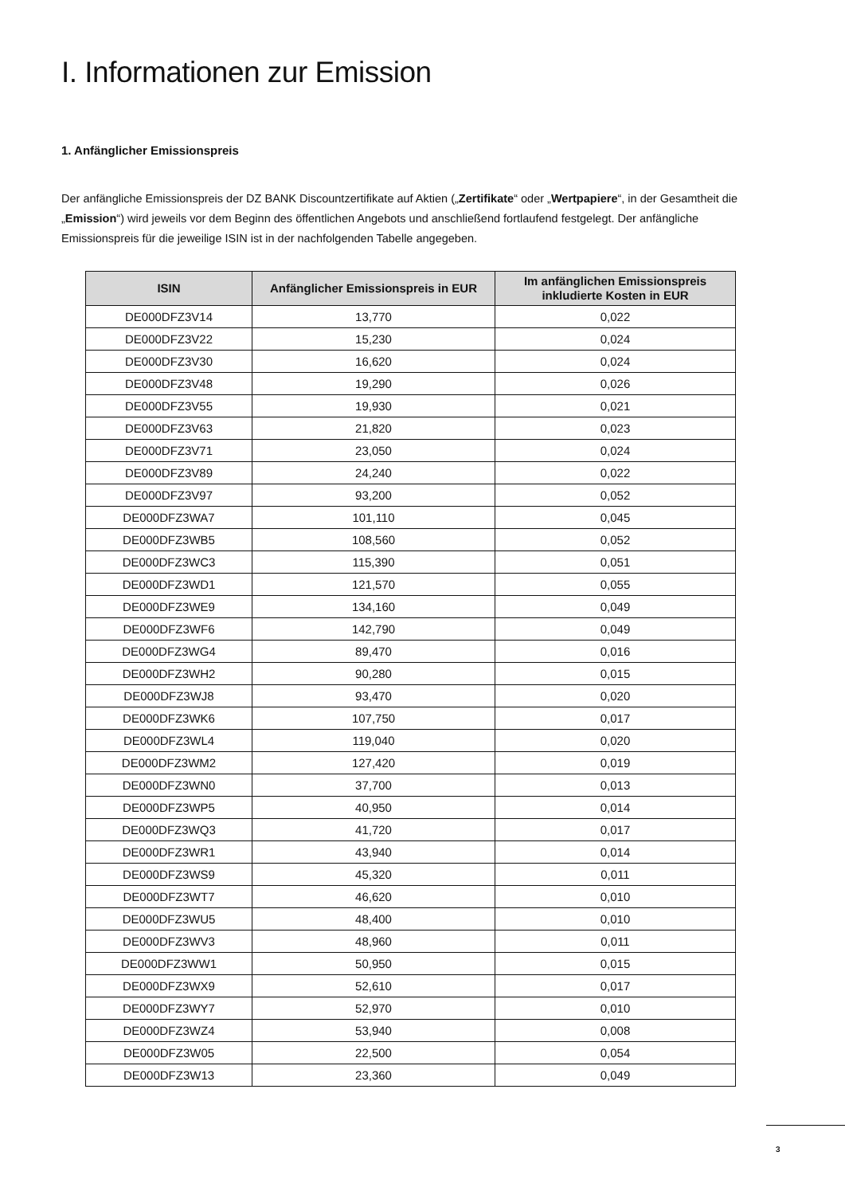I. Informationen zur Emission
1. Anfänglicher Emissionspreis
Der anfängliche Emissionspreis der DZ BANK Discountzertifikate auf Aktien („Zertifikate“ oder „Wertpapiere“, in der Gesamtheit die „Emission“) wird jeweils vor dem Beginn des öffentlichen Angebots und anschließend fortlaufend festgelegt. Der anfängliche Emissionspreis für die jeweilige ISIN ist in der nachfolgenden Tabelle angegeben.
| ISIN | Anfänglicher Emissionspreis in EUR | Im anfänglichen Emissionspreis inkludierte Kosten in EUR |
| --- | --- | --- |
| DE000DFZ3V14 | 13,770 | 0,022 |
| DE000DFZ3V22 | 15,230 | 0,024 |
| DE000DFZ3V30 | 16,620 | 0,024 |
| DE000DFZ3V48 | 19,290 | 0,026 |
| DE000DFZ3V55 | 19,930 | 0,021 |
| DE000DFZ3V63 | 21,820 | 0,023 |
| DE000DFZ3V71 | 23,050 | 0,024 |
| DE000DFZ3V89 | 24,240 | 0,022 |
| DE000DFZ3V97 | 93,200 | 0,052 |
| DE000DFZ3WA7 | 101,110 | 0,045 |
| DE000DFZ3WB5 | 108,560 | 0,052 |
| DE000DFZ3WC3 | 115,390 | 0,051 |
| DE000DFZ3WD1 | 121,570 | 0,055 |
| DE000DFZ3WE9 | 134,160 | 0,049 |
| DE000DFZ3WF6 | 142,790 | 0,049 |
| DE000DFZ3WG4 | 89,470 | 0,016 |
| DE000DFZ3WH2 | 90,280 | 0,015 |
| DE000DFZ3WJ8 | 93,470 | 0,020 |
| DE000DFZ3WK6 | 107,750 | 0,017 |
| DE000DFZ3WL4 | 119,040 | 0,020 |
| DE000DFZ3WM2 | 127,420 | 0,019 |
| DE000DFZ3WN0 | 37,700 | 0,013 |
| DE000DFZ3WP5 | 40,950 | 0,014 |
| DE000DFZ3WQ3 | 41,720 | 0,017 |
| DE000DFZ3WR1 | 43,940 | 0,014 |
| DE000DFZ3WS9 | 45,320 | 0,011 |
| DE000DFZ3WT7 | 46,620 | 0,010 |
| DE000DFZ3WU5 | 48,400 | 0,010 |
| DE000DFZ3WV3 | 48,960 | 0,011 |
| DE000DFZ3WW1 | 50,950 | 0,015 |
| DE000DFZ3WX9 | 52,610 | 0,017 |
| DE000DFZ3WY7 | 52,970 | 0,010 |
| DE000DFZ3WZ4 | 53,940 | 0,008 |
| DE000DFZ3W05 | 22,500 | 0,054 |
| DE000DFZ3W13 | 23,360 | 0,049 |
3